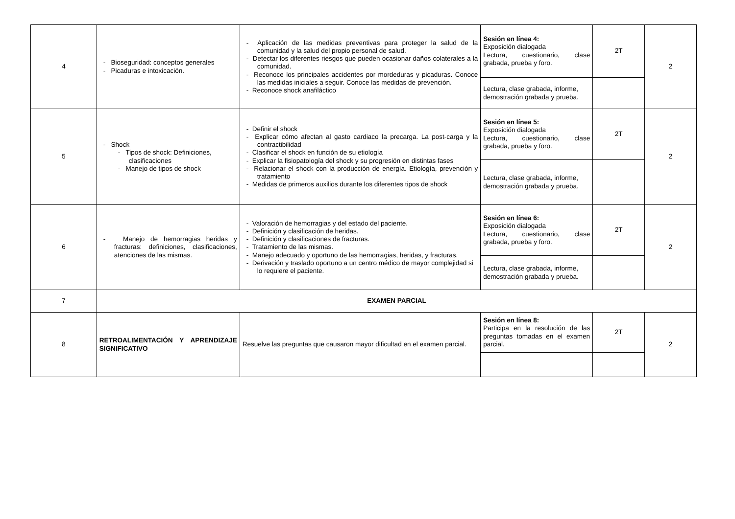| 4 | - Bioseguridad: conceptos generales - Picaduras e intoxicación. | - Aplicación de las medidas preventivas para proteger la salud de la comunidad y la salud del propio personal de salud. - Detectar los diferentes riesgos que pueden ocasionar daños colaterales a la comunidad. - Reconoce los principales accidentes por mordeduras y picaduras. Conoce las medidas iniciales a seguir. Conoce las medidas de prevención. - Reconoce shock anafiláctico | Sesión en línea 4: Exposición dialogada Lectura, cuestionario, clase grabada, prueba y foro. | 2T | 2 |
| | | | Lectura, clase grabada, informe, demostración grabada y prueba. | | |
| 5 | - Shock - Tipos de shock: Definiciones, clasificaciones - Manejo de tipos de shock | - Definir el shock - Explicar cómo afectan al gasto cardiaco la precarga. La post-carga y la contractibilidad - Clasificar el shock en función de su etiología - Explicar la fisiopatología del shock y su progresión en distintas fases - Relacionar el shock con la producción de energía. Etiología, prevención y tratamiento - Medidas de primeros auxilios durante los diferentes tipos de shock | Sesión en línea 5: Exposición dialogada Lectura, cuestionario, clase grabada, prueba y foro. | 2T | 2 |
| | | | Lectura, clase grabada, informe, demostración grabada y prueba. | | |
| 6 | - Manejo de hemorragias heridas y fracturas: definiciones, clasificaciones, atenciones de las mismas. | - Valoración de hemorragias y del estado del paciente. - Definición y clasificación de heridas. - Definición y clasificaciones de fracturas. - Tratamiento de las mismas. - Manejo adecuado y oportuno de las hemorragias, heridas, y fracturas. - Derivación y traslado oportuno a un centro médico de mayor complejidad si lo requiere el paciente. | Sesión en línea 6: Exposición dialogada Lectura, cuestionario, clase grabada, prueba y foro. | 2T | 2 |
| | | | Lectura, clase grabada, informe, demostración grabada y prueba. | | |
| 7 | EXAMEN PARCIAL | | | | |
| 8 | RETROALIMENTACIÓN Y APRENDIZAJE SIGNIFICATIVO | Resuelve las preguntas que causaron mayor dificultad en el examen parcial. | Sesión en línea 8: Participa en la resolución de las preguntas tomadas en el examen parcial. | 2T | 2 |